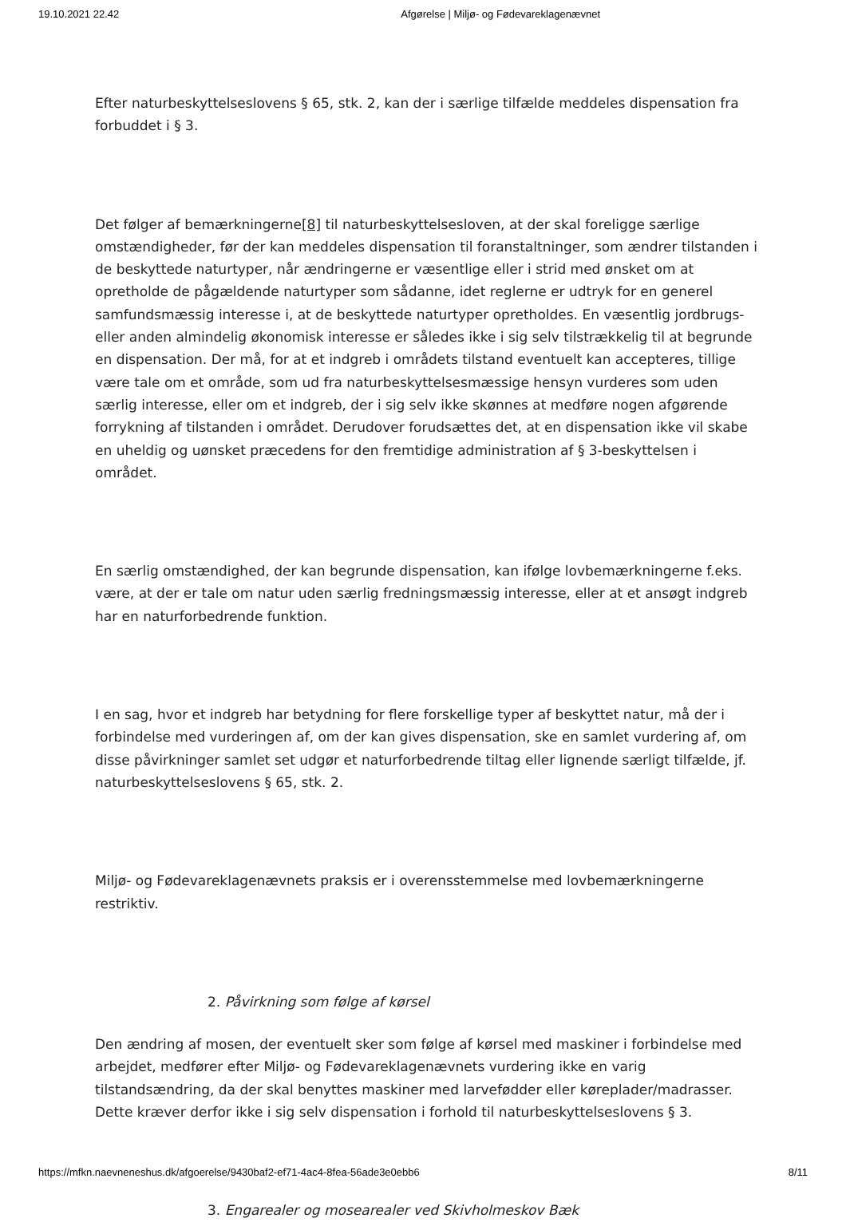19.10.2021 22.42 Afgørelse | Miljø- og Fødevareklagenævnet
Efter naturbeskyttelseslovens § 65, stk. 2, kan der i særlige tilfælde meddeles dispensation fra forbuddet i § 3.
Det følger af bemærkningerne[8] til naturbeskyttelsesloven, at der skal foreligge særlige omstændigheder, før der kan meddeles dispensation til foranstaltninger, som ændrer tilstanden i de beskyttede naturtyper, når ændringerne er væsentlige eller i strid med ønsket om at opretholde de pågældende naturtyper som sådanne, idet reglerne er udtryk for en generel samfundsmæssig interesse i, at de beskyttede naturtyper opretholdes. En væsentlig jordbrugs- eller anden almindelig økonomisk interesse er således ikke i sig selv tilstrækkelig til at begrunde en dispensation. Der må, for at et indgreb i områdets tilstand eventuelt kan accepteres, tillige være tale om et område, som ud fra naturbeskyttelsesmæssige hensyn vurderes som uden særlig interesse, eller om et indgreb, der i sig selv ikke skønnes at medføre nogen afgørende forrykning af tilstanden i området. Derudover forudsættes det, at en dispensation ikke vil skabe en uheldig og uønsket præcedens for den fremtidige administration af § 3-beskyttelsen i området.
En særlig omstændighed, der kan begrunde dispensation, kan ifølge lovbemærkningerne f.eks. være, at der er tale om natur uden særlig fredningsmæssig interesse, eller at et ansøgt indgreb har en naturforbedrende funktion.
I en sag, hvor et indgreb har betydning for flere forskellige typer af beskyttet natur, må der i forbindelse med vurderingen af, om der kan gives dispensation, ske en samlet vurdering af, om disse påvirkninger samlet set udgør et naturforbedrende tiltag eller lignende særligt tilfælde, jf. naturbeskyttelseslovens § 65, stk. 2.
Miljø- og Fødevareklagenævnets praksis er i overensstemmelse med lovbemærkningerne restriktiv.
2. Påvirkning som følge af kørsel
Den ændring af mosen, der eventuelt sker som følge af kørsel med maskiner i forbindelse med arbejdet, medfører efter Miljø- og Fødevareklagenævnets vurdering ikke en varig tilstandsændring, da der skal benyttes maskiner med larvefødder eller køreplader/madrasser. Dette kræver derfor ikke i sig selv dispensation i forhold til naturbeskyttelseslovens § 3.
3. Engarealer og mosearealer ved Skivholmeskov Bæk
https://mfkn.naevneneshus.dk/afgoerelse/9430baf2-ef71-4ac4-8fea-56ade3e0ebb6 8/11